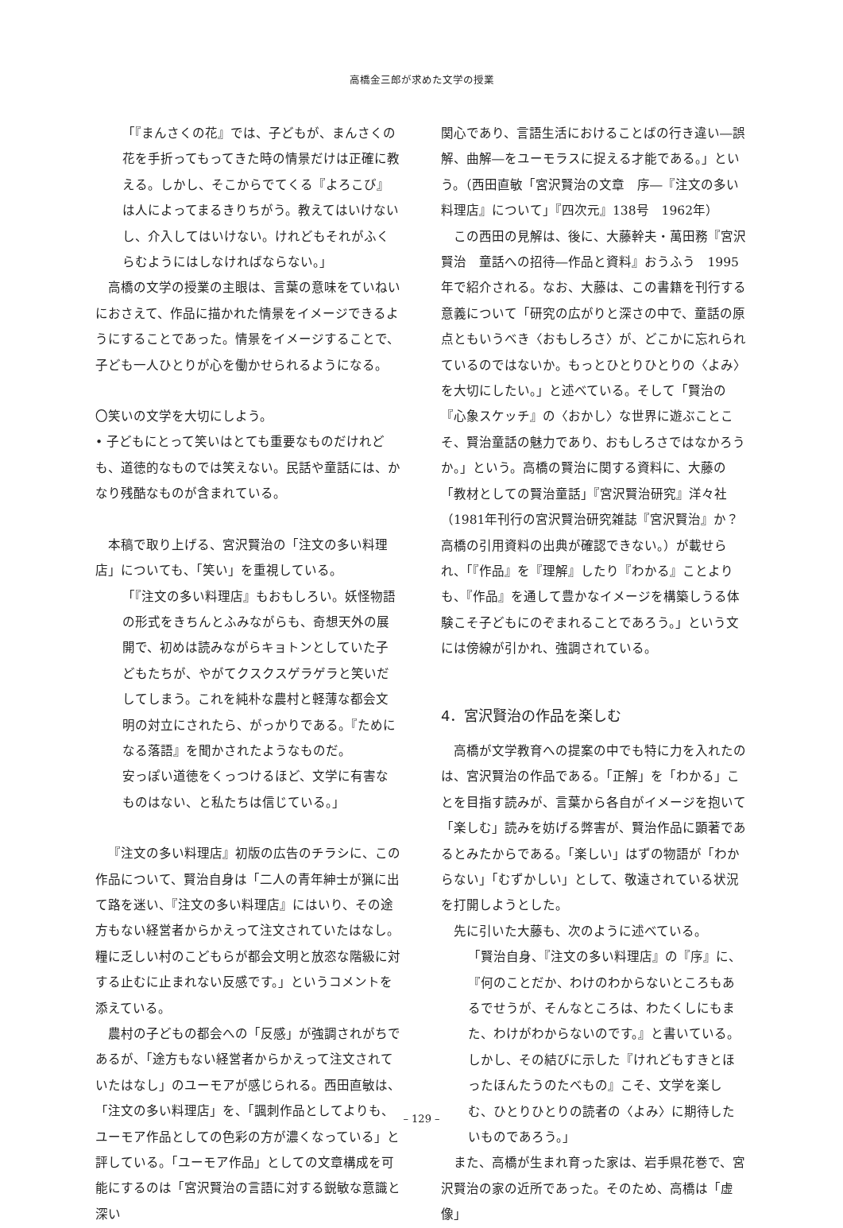高橋金三郎が求めた文学の授業
「『まんさくの花』では、子どもが、まんさくの花を手折ってもってきた時の情景だけは正確に教える。しかし、そこからでてくる『よろこび』は人によってまるきりちがう。教えてはいけないし、介入してはいけない。けれどもそれがふくらむようにはしなければならない。」
高橋の文学の授業の主眼は、言葉の意味をていねいにおさえて、作品に描かれた情景をイメージできるようにすることであった。情景をイメージすることで、子ども一人ひとりが心を働かせられるようになる。
〇笑いの文学を大切にしよう。
• 子どもにとって笑いはとても重要なものだけれども、道徳的なものでは笑えない。民話や童話には、かなり残酷なものが含まれている。
本稿で取り上げる、宮沢賢治の「注文の多い料理店」についても、「笑い」を重視している。
「『注文の多い料理店』もおもしろい。妖怪物語の形式をきちんとふみながらも、奇想天外の展開で、初めは読みながらキョトンとしていた子どもたちが、やがてクスクスゲラゲラと笑いだしてしまう。これを純朴な農村と軽薄な都会文明の対立にされたら、がっかりである。『ためになる落語』を聞かされたようなものだ。
安っぽい道徳をくっつけるほど、文学に有害なものはない、と私たちは信じている。」
『注文の多い料理店』初版の広告のチラシに、この作品について、賢治自身は「二人の青年紳士が猟に出て路を迷い、『注文の多い料理店』にはいり、その途方もない経営者からかえって注文されていたはなし。糧に乏しい村のこどもらが都会文明と放恣な階級に対する止むに止まれない反感です。」というコメントを添えている。
農村の子どもの都会への「反感」が強調されがちであるが、「途方もない経営者からかえって注文されていたはなし」のユーモアが感じられる。西田直敏は、「注文の多い料理店」を、「諷刺作品としてよりも、ユーモア作品としての色彩の方が濃くなっている」と評している。「ユーモア作品」としての文章構成を可能にするのは「宮沢賢治の言語に対する鋭敏な意識と深い
関心であり、言語生活におけることばの行き違い―誤解、曲解―をユーモラスに捉える才能である。」という。（西田直敏「宮沢賢治の文章　序―『注文の多い料理店』について」『四次元』138号　1962年）
この西田の見解は、後に、大藤幹夫・萬田務『宮沢賢治　童話への招待―作品と資料』おうふう　1995年で紹介される。なお、大藤は、この書籍を刊行する意義について「研究の広がりと深さの中で、童話の原点ともいうべき〈おもしろさ〉が、どこかに忘れられているのではないか。もっとひとりひとりの〈よみ〉を大切にしたい。」と述べている。そして「賢治の『心象スケッチ』の〈おかし〉な世界に遊ぶことこそ、賢治童話の魅力であり、おもしろさではなかろうか。」という。高橋の賢治に関する資料に、大藤の「教材としての賢治童話」『宮沢賢治研究』洋々社（1981年刊行の宮沢賢治研究雑誌『宮沢賢治』か？高橋の引用資料の出典が確認できない。）が載せられ、「『作品』を『理解』したり『わかる』ことよりも、『作品』を通して豊かなイメージを構築しうる体験こそ子どもにのぞまれることであろう。」という文には傍線が引かれ、強調されている。
4．宮沢賢治の作品を楽しむ
高橋が文学教育への提案の中でも特に力を入れたのは、宮沢賢治の作品である。「正解」を「わかる」ことを目指す読みが、言葉から各自がイメージを抱いて「楽しむ」読みを妨げる弊害が、賢治作品に顕著であるとみたからである。「楽しい」はずの物語が「わからない」「むずかしい」として、敬遠されている状況を打開しようとした。
先に引いた大藤も、次のように述べている。
「賢治自身、『注文の多い料理店』の『序』に、『何のことだか、わけのわからないところもあるでせうが、そんなところは、わたくしにもまた、わけがわからないのです。』と書いている。しかし、その結びに示した『けれどもすきとほったほんたうのたべもの』こそ、文学を楽しむ、ひとりひとりの読者の〈よみ〉に期待したいものであろう。」
また、高橋が生まれ育った家は、岩手県花巻で、宮沢賢治の家の近所であった。そのため、高橋は「虚像」
– 129 –